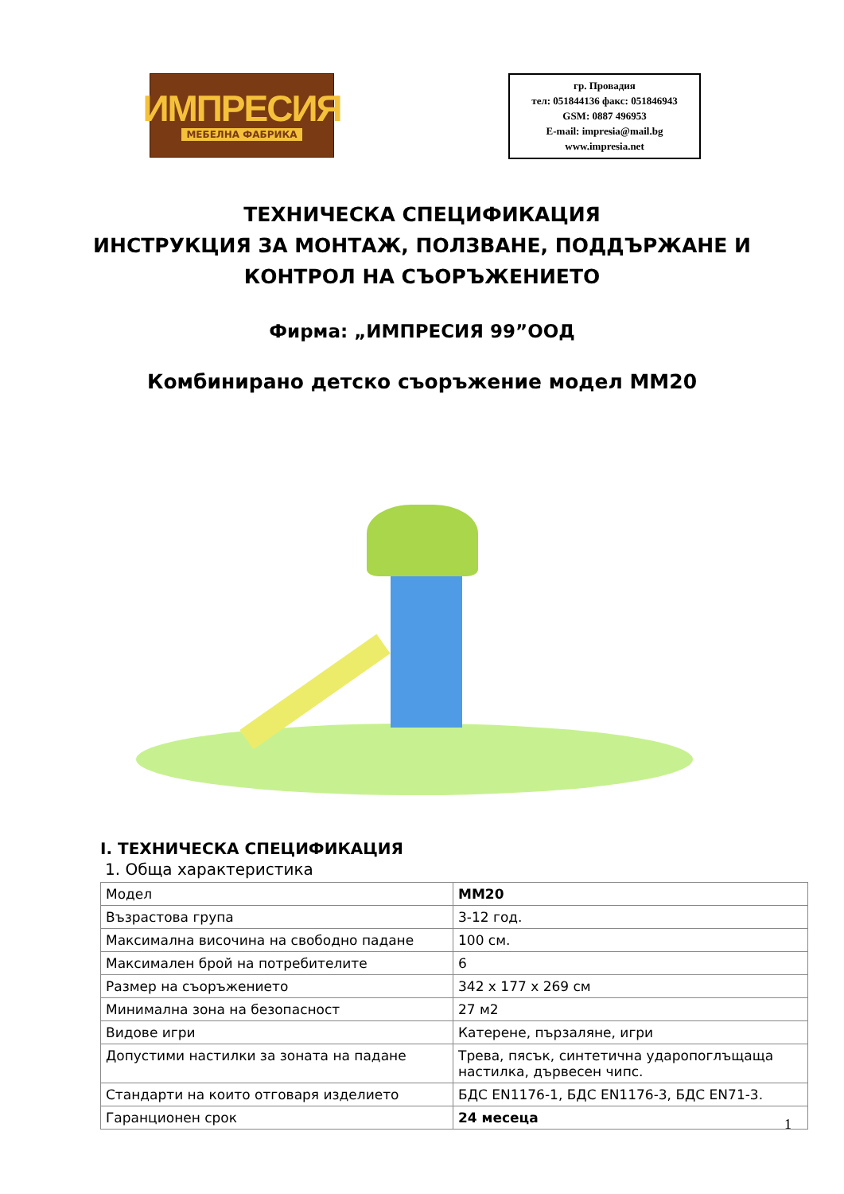ИМПРЕСИЯ
МЕБЕЛНА ФАБРИКА
гр. Провадия
тел: 051844136 факс: 051846943
GSM: 0887 496953
E-mail: impresia@mail.bg
www.impresia.net
ТЕХНИЧЕСКА СПЕЦИФИКАЦИЯ
ИНСТРУКЦИЯ ЗА МОНТАЖ, ПОЛЗВАНЕ, ПОДДЪРЖАНЕ И
КОНТРОЛ НА СЪОРЪЖЕНИЕТО
Фирма: „ИМПРЕСИЯ 99”ООД
Комбинирано детско съоръжение модел ММ20
I. ТЕХНИЧЕСКА СПЕЦИФИКАЦИЯ
1. Обща характеристика
| Модел | ММ20 |
| Възрастова група | 3-12 год. |
| Максимална височина на свободно падане | 100 см. |
| Максимален брой на потребителите | 6 |
| Размер на съоръжението | 342 х 177 х 269 см |
| Минимална зона на безопасност | 27 м2 |
| Видове игри | Катерене, пързаляне, игри |
| Допустими настилки за зоната на падане | Трева, пясък, синтетична ударопоглъщаща настилка, дървесен чипс. |
| Стандарти на които отговаря изделието | БДС EN1176-1, БДС EN1176-3, БДС EN71-3. |
| Гаранционен срок | 24 месеца |
1